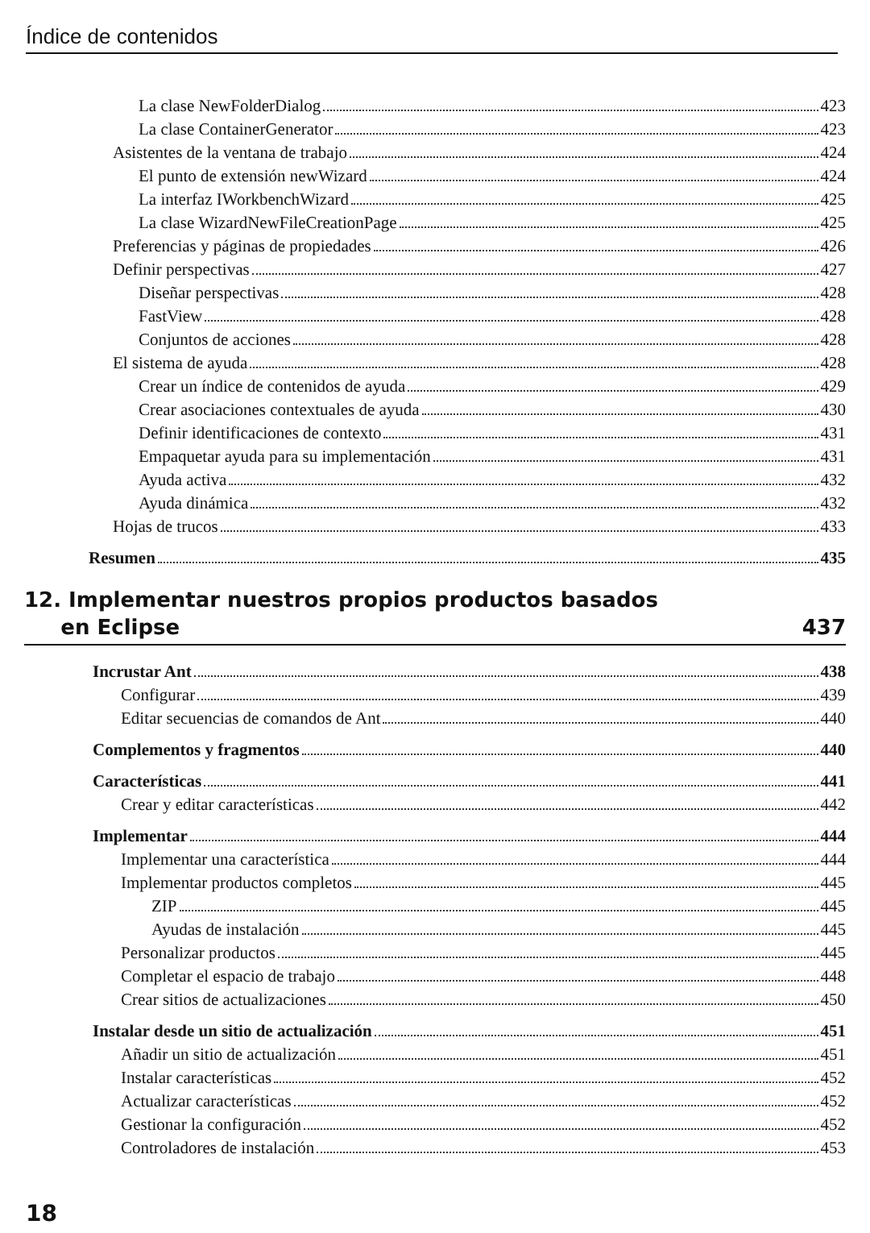Índice de contenidos
La clase NewFolderDialog 423
La clase ContainerGenerator 423
Asistentes de la ventana de trabajo 424
El punto de extensión newWizard 424
La interfaz IWorkbenchWizard 425
La clase WizardNewFileCreationPage 425
Preferencias y páginas de propiedades 426
Definir perspectivas 427
Diseñar perspectivas 428
FastView 428
Conjuntos de acciones 428
El sistema de ayuda 428
Crear un índice de contenidos de ayuda 429
Crear asociaciones contextuales de ayuda 430
Definir identificaciones de contexto 431
Empaquetar ayuda para su implementación 431
Ayuda activa 432
Ayuda dinámica 432
Hojas de trucos 433
Resumen 435
12. Implementar nuestros propios productos basados
en Eclipse 437
Incrustar Ant 438
Configurar 439
Editar secuencias de comandos de Ant 440
Complementos y fragmentos 440
Características 441
Crear y editar características 442
Implementar 444
Implementar una característica 444
Implementar productos completos 445
ZIP 445
Ayudas de instalación 445
Personalizar productos 445
Completar el espacio de trabajo 448
Crear sitios de actualizaciones 450
Instalar desde un sitio de actualización 451
Añadir un sitio de actualización 451
Instalar características 452
Actualizar características 452
Gestionar la configuración 452
Controladores de instalación 453
18